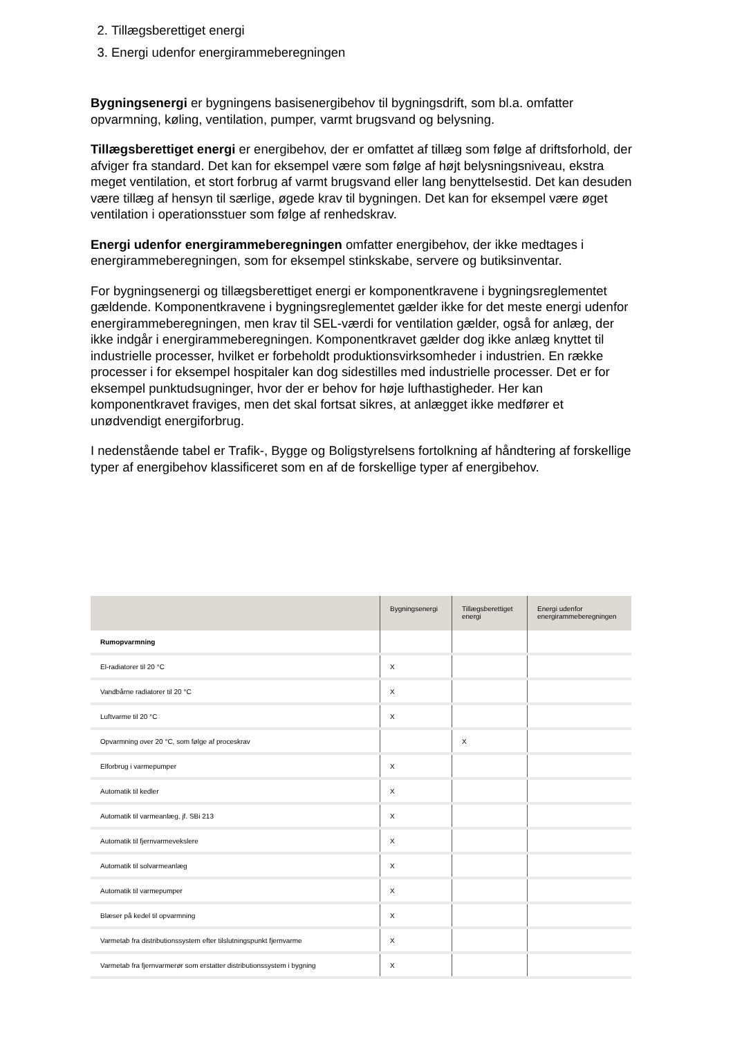2. Tillægsberettiget energi
3. Energi udenfor energirammeberegningen
Bygningsenergi er bygningens basisenergibehov til bygningsdrift, som bl.a. omfatter opvarmning, køling, ventilation, pumper, varmt brugsvand og belysning.
Tillægsberettiget energi er energibehov, der er omfattet af tillæg som følge af driftsforhold, der afviger fra standard. Det kan for eksempel være som følge af højt belysningsniveau, ekstra meget ventilation, et stort forbrug af varmt brugsvand eller lang benyttelsestid. Det kan desuden være tillæg af hensyn til særlige, øgede krav til bygningen. Det kan for eksempel være øget ventilation i operationsstuer som følge af renhedskrav.
Energi udenfor energirammeberegningen omfatter energibehov, der ikke medtages i energirammeberegningen, som for eksempel stinkskabe, servere og butiksinventar.
For bygningsenergi og tillægsberettiget energi er komponentkravene i bygningsreglementet gældende. Komponentkravene i bygningsreglementet gælder ikke for det meste energi udenfor energirammeberegningen, men krav til SEL-værdi for ventilation gælder, også for anlæg, der ikke indgår i energirammeberegningen. Komponentkravet gælder dog ikke anlæg knyttet til industrielle processer, hvilket er forbeholdt produktionsvirksomheder i industrien. En række processer i for eksempel hospitaler kan dog sidestilles med industrielle processer. Det er for eksempel punktudsugninger, hvor der er behov for høje lufthastigheder. Her kan komponentkravet fraviges, men det skal fortsat sikres, at anlægget ikke medfører et unødvendigt energiforbrug.
I nedenstående tabel er Trafik-, Bygge og Boligstyrelsens fortolkning af håndtering af forskellige typer af energibehov klassificeret som en af de forskellige typer af energibehov.
| | Bygningsenergi | Tillægsberettiget energi | Energi udenfor energirammeberegningen |
| --- | --- | --- | --- |
| Rumopvarmning | | | |
| El-radiatorer til 20 °C | X | | |
| Vandbårne radiatorer til 20 °C | X | | |
| Luftvarme til 20 °C | X | | |
| Opvarmning over 20 °C, som følge af proceskrav | | X | |
| Elforbrug i varmepumper | X | | |
| Automatik til kedler | X | | |
| Automatik til varmeanlæg, jf. SBi 213 | X | | |
| Automatik til fjernvarmevekslere | X | | |
| Automatik til solvarmeanlæg | X | | |
| Automatik til varmepumper | X | | |
| Blæser på kedel til opvarmning | X | | |
| Varmetab fra distributionssystem efter tilslutningspunkt fjernvarme | X | | |
| Varmetab fra fjernvarmerør som erstatter distributionssystem i bygning | X | | |